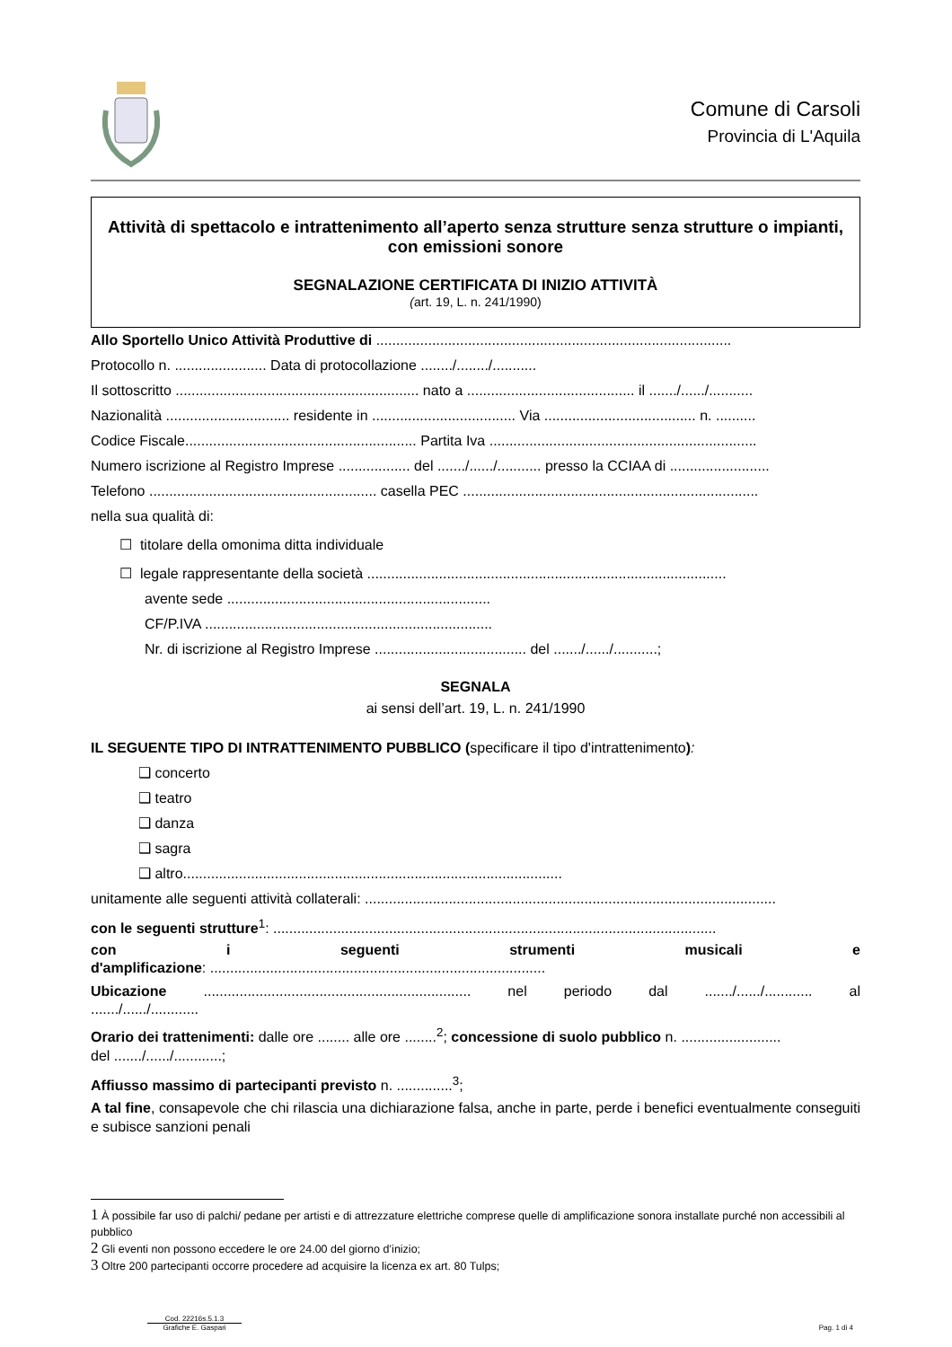Comune di Carsoli
Provincia di L'Aquila
Attività di spettacolo e intrattenimento all’aperto senza strutture senza strutture o impianti, con emissioni sonore
SEGNALAZIONE CERTIFICATA DI INIZIO ATTIVITÀ
(art. 19, L. n. 241/1990)
Allo Sportello Unico Attività Produttive di .........................................................................................
Protocollo n. ....................... Data di protocollazione ......../......../...........
Il sottoscritto ............................................................. nato a .......................................... il ......./....../...........
Nazionalità ............................... residente in .................................... Via ...................................... n. ..........
Codice Fiscale.......................................................... Partita Iva ...................................................................
Numero iscrizione al Registro Imprese .................. del ......./....../........... presso la CCIAA di .........................
Telefono ......................................................... casella PEC ..........................................................................
nella sua qualità di:
☐ titolare della omonima ditta individuale
☐ legale rappresentante della società ..........................................................................................
avente sede ..................................................................
CF/P.IVA ........................................................................
Nr. di iscrizione al Registro Imprese ...................................... del ......./....../...........;
SEGNALA
ai sensi dell’art. 19, L. n. 241/1990
IL SEGUENTE TIPO DI INTRATTENIMENTO PUBBLICO (specificare il tipo d'intrattenimento):
❑ concerto
❑ teatro
❑ danza
❑ sagra
❑ altro...............................................................................................
unitamente alle seguenti attività collaterali: .......................................................................................................
con le seguenti strutture<sup>1</sup>: ...............................................................................................................
con i seguenti strumenti musicali e
d'amplificazione: ....................................................................................
Ubicazione ................................................................... nel periodo dal ......./....../............ al
......./....../............
Orario dei trattenimenti: dalle ore ........ alle ore ........<sup>2</sup>; concessione di suolo pubblico n. .........................
del ......./....../............;
Affiusso massimo di partecipanti previsto n. ..............<sup>3</sup>;
A tal fine, consapevole che chi rilascia una dichiarazione falsa, anche in parte, perde i benefici eventualmente conseguiti e subisce sanzioni penali
1 À possibile far uso di palchi/ pedane per artisti e di attrezzature elettriche comprese quelle di amplificazione sonora installate purché non accessibili al pubblico
2 Gli eventi non possono eccedere le ore 24.00 del giorno d’inizio;
3 Oltre 200 partecipanti occorre procedere ad acquisire la licenza ex art. 80 Tulps;
Cod. 22216s.5.1.3
Grafiche E. Gaspari
Pag. 1 di 4